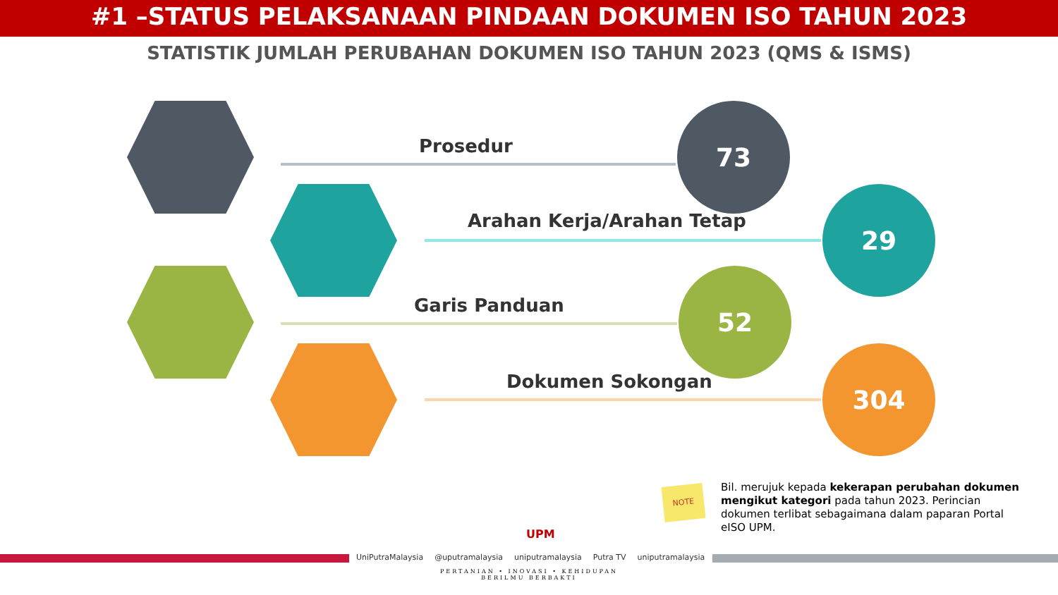#1 –STATUS PELAKSANAAN PINDAAN DOKUMEN ISO TAHUN 2023
STATISTIK JUMLAH PERUBAHAN DOKUMEN ISO TAHUN 2023 (QMS & ISMS)
Prosedur
73
Arahan Kerja/Arahan Tetap
29
Garis Panduan
52
Dokumen Sokongan
304
NOTE
Bil. merujuk kepada kekerapan perubahan dokumen mengikut kategori pada tahun 2023. Perincian dokumen terlibat sebagaimana dalam paparan Portal eISO UPM.
UPM
UniPutraMalaysia @uputramalaysia uniputramalaysia Putra TV uniputramalaysia
PERTANIAN • INOVASI • KEHIDUPAN
BERILMU BERBAKTI